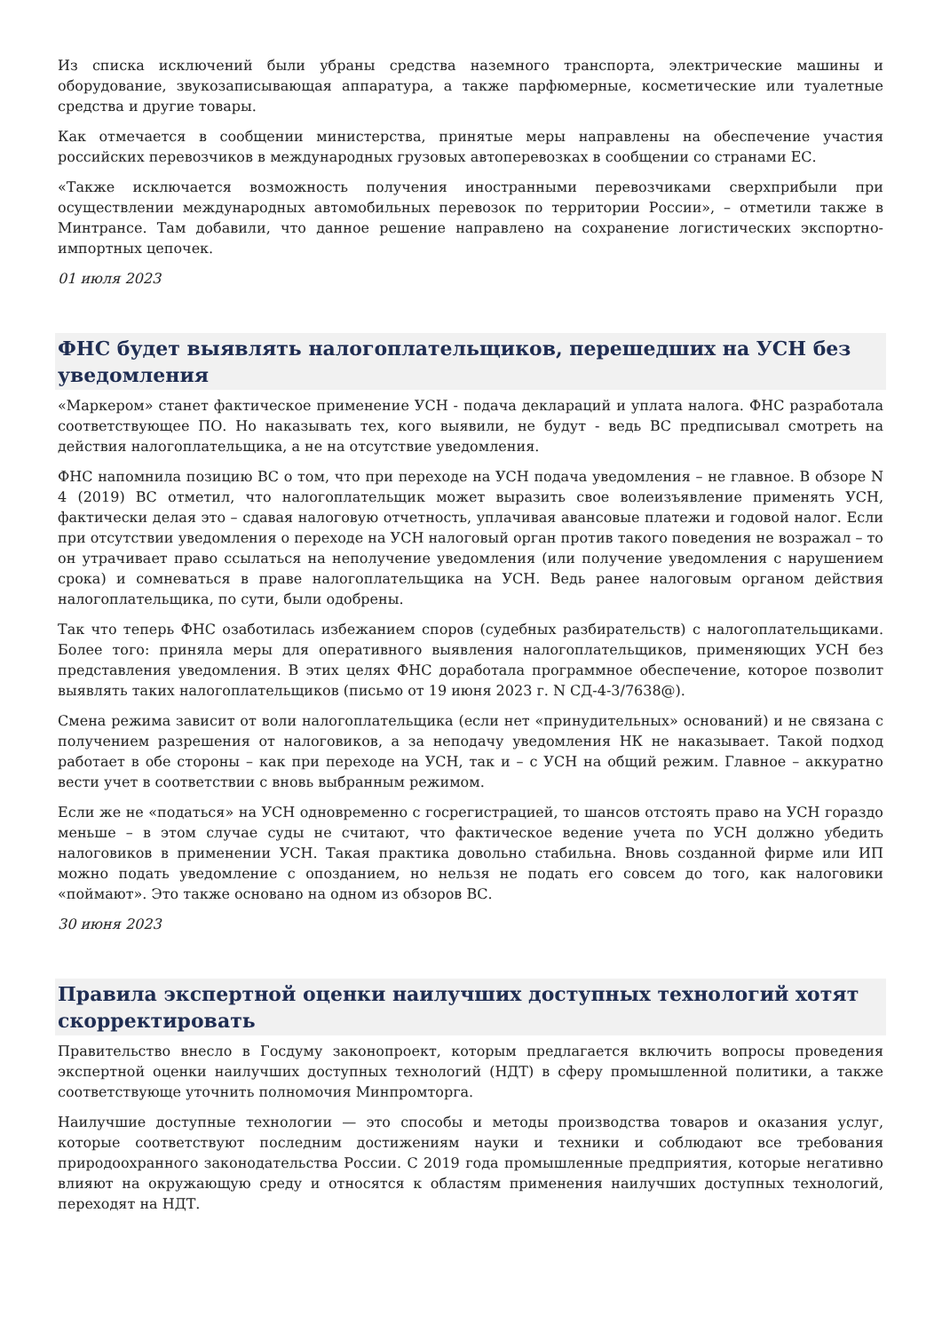Из списка исключений были убраны средства наземного транспорта, электрические машины и оборудование, звукозаписывающая аппаратура, а также парфюмерные, косметические или туалетные средства и другие товары.
Как отмечается в сообщении министерства, принятые меры направлены на обеспечение участия российских перевозчиков в международных грузовых автоперевозках в сообщении со странами ЕС.
«Также исключается возможность получения иностранными перевозчиками сверхприбыли при осуществлении международных автомобильных перевозок по территории России», – отметили также в Минтрансе. Там добавили, что данное решение направлено на сохранение логистических экспортно-импортных цепочек.
01 июля 2023
ФНС будет выявлять налогоплательщиков, перешедших на УСН без уведомления
«Маркером» станет фактическое применение УСН - подача деклараций и уплата налога. ФНС разработала соответствующее ПО. Но наказывать тех, кого выявили, не будут - ведь ВС предписывал смотреть на действия налогоплательщика, а не на отсутствие уведомления.
ФНС напомнила позицию ВС о том, что при переходе на УСН подача уведомления – не главное. В обзоре N 4 (2019) ВС отметил, что налогоплательщик может выразить свое волеизъявление применять УСН, фактически делая это – сдавая налоговую отчетность, уплачивая авансовые платежи и годовой налог. Если при отсутствии уведомления о переходе на УСН налоговый орган против такого поведения не возражал – то он утрачивает право ссылаться на неполучение уведомления (или получение уведомления с нарушением срока) и сомневаться в праве налогоплательщика на УСН. Ведь ранее налоговым органом действия налогоплательщика, по сути, были одобрены.
Так что теперь ФНС озаботилась избежанием споров (судебных разбирательств) с налогоплательщиками. Более того: приняла меры для оперативного выявления налогоплательщиков, применяющих УСН без представления уведомления. В этих целях ФНС доработала программное обеспечение, которое позволит выявлять таких налогоплательщиков (письмо от 19 июня 2023 г. N СД-4-3/7638@).
Смена режима зависит от воли налогоплательщика (если нет «принудительных» оснований) и не связана с получением разрешения от налоговиков, а за неподачу уведомления НК не наказывает. Такой подход работает в обе стороны – как при переходе на УСН, так и – с УСН на общий режим. Главное – аккуратно вести учет в соответствии с вновь выбранным режимом.
Если же не «податься» на УСН одновременно с госрегистрацией, то шансов отстоять право на УСН гораздо меньше – в этом случае суды не считают, что фактическое ведение учета по УСН должно убедить налоговиков в применении УСН. Такая практика довольно стабильна. Вновь созданной фирме или ИП можно подать уведомление с опозданием, но нельзя не подать его совсем до того, как налоговики «поймают». Это также основано на одном из обзоров ВС.
30 июня 2023
Правила экспертной оценки наилучших доступных технологий хотят скорректировать
Правительство внесло в Госдуму законопроект, которым предлагается включить вопросы проведения экспертной оценки наилучших доступных технологий (НДТ) в сферу промышленной политики, а также соответствующе уточнить полномочия Минпромторга.
Наилучшие доступные технологии — это способы и методы производства товаров и оказания услуг, которые соответствуют последним достижениям науки и техники и соблюдают все требования природоохранного законодательства России. С 2019 года промышленные предприятия, которые негативно влияют на окружающую среду и относятся к областям применения наилучших доступных технологий, переходят на НДТ.